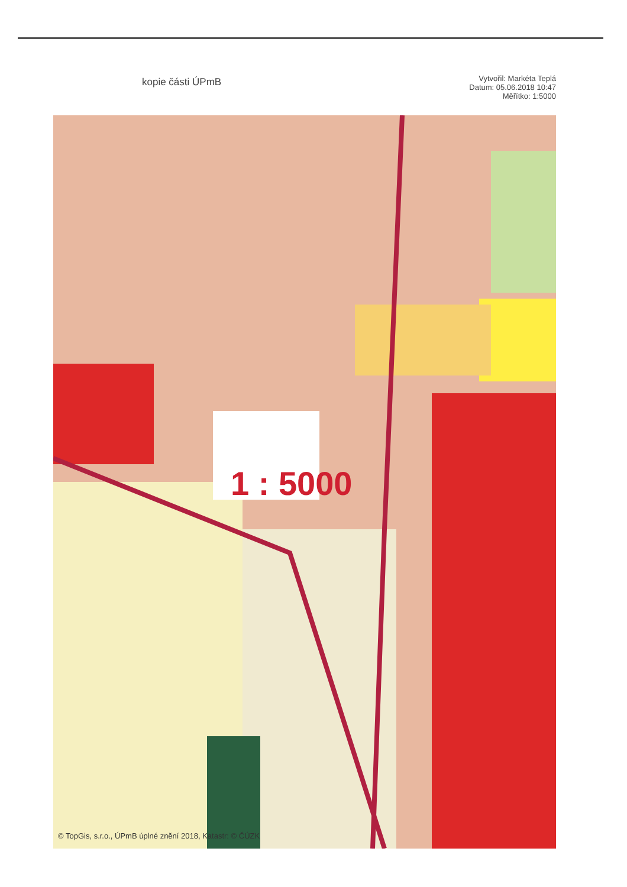kopie části ÚPmB
Vytvořil: Markéta Teplá
Datum: 05.06.2018 10:47
Měřítko: 1:5000
1 : 5000
© TopGis, s.r.o., ÚPmB úplné znění 2018, Katastr: © ČÚZK